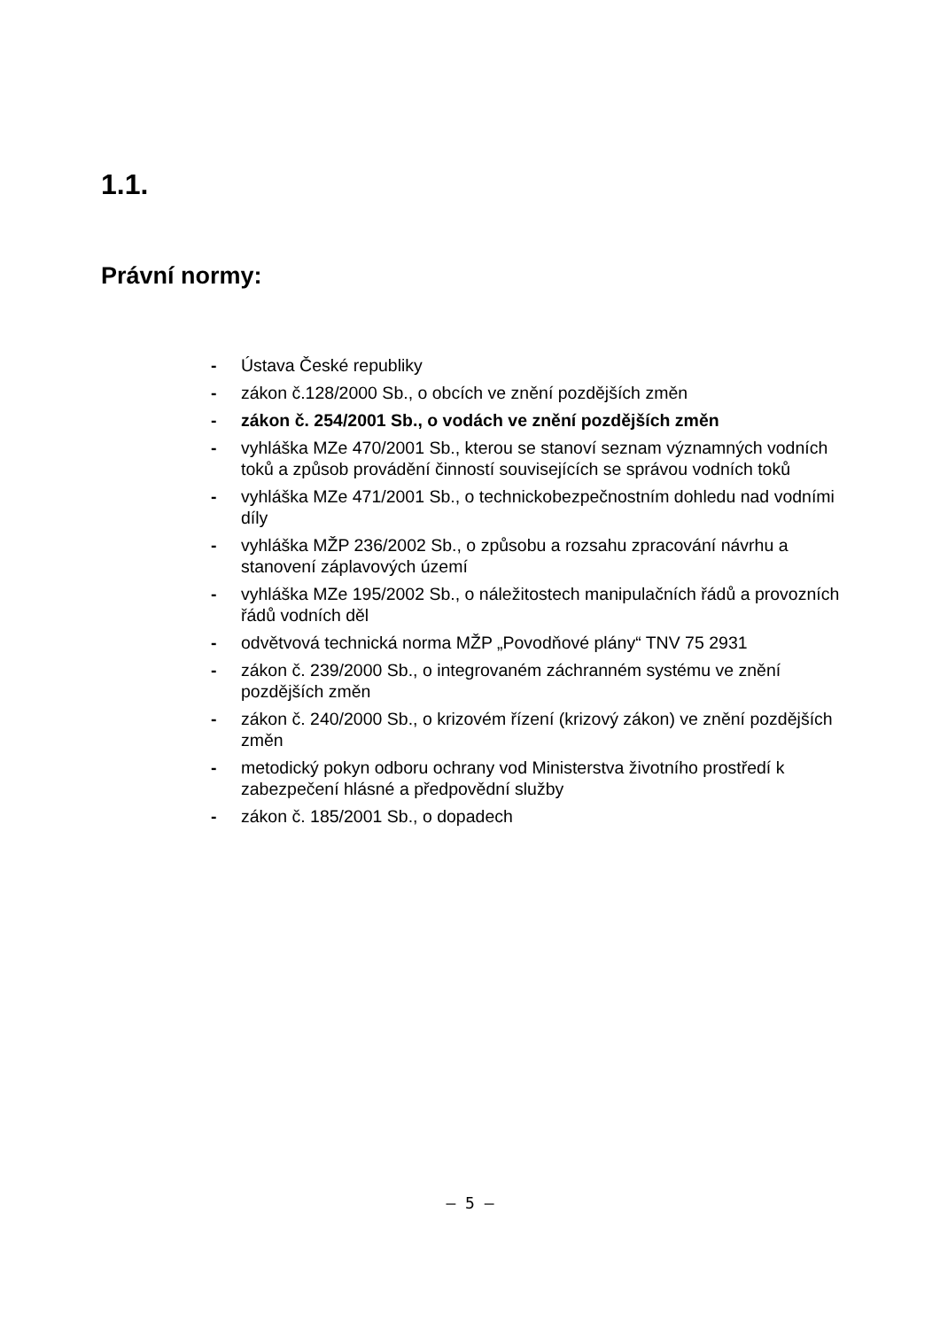1.1.
Právní normy:
- Ústava České republiky
- zákon č.128/2000 Sb., o obcích ve znění pozdějších změn
- zákon č. 254/2001 Sb., o vodách ve znění pozdějších změn
- vyhláška MZe 470/2001 Sb., kterou se stanoví seznam významných vodních toků a způsob provádění činností souvisejících se správou vodních toků
- vyhláška MZe 471/2001 Sb., o technickobezpečnostním dohledu nad vodními díly
- vyhláška MŽP 236/2002 Sb., o způsobu a rozsahu zpracování návrhu a stanovení záplavových území
- vyhláška MZe 195/2002 Sb., o náležitostech manipulačních řádů a provozních řádů vodních děl
- odvětvová technická norma MŽP „Povodňové plány“ TNV 75 2931
- zákon č. 239/2000 Sb., o integrovaném záchranném systému ve znění pozdějších změn
- zákon č. 240/2000 Sb., o krizovém řízení (krizový zákon) ve znění pozdějších změn
- metodický pokyn odboru ochrany vod Ministerstva životního prostředí k zabezpečení hlásné a předpovědní služby
- zákon č. 185/2001 Sb., o dopadech
– 5 –